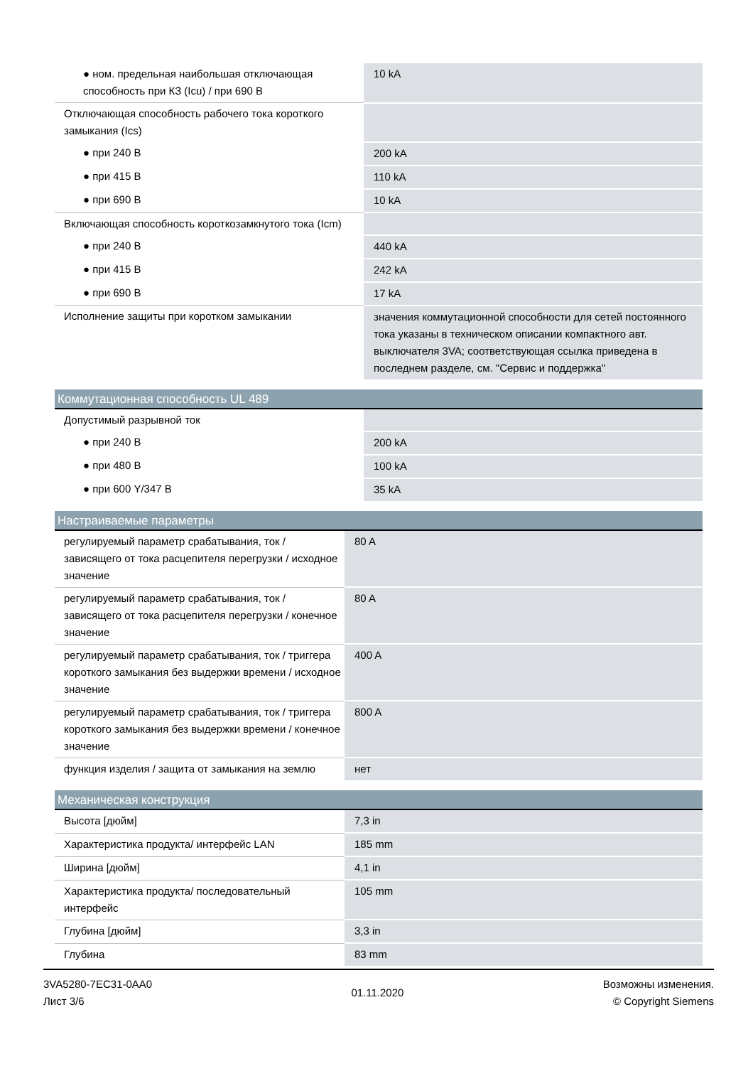| ● ном. предельная наибольшая отключающая способность при КЗ (Icu) / при 690 В | 10 kA |
| Отключающая способность рабочего тока короткого замыкания (Ics) | |
| ● при 240 В | 200 kA |
| ● при 415 В | 110 kA |
| ● при 690 В | 10 kA |
| Включающая способность короткозамкнутого тока (Icm) | |
| ● при 240 В | 440 kA |
| ● при 415 В | 242 kA |
| ● при 690 В | 17 kA |
| Исполнение защиты при коротком замыкании | значения коммутационной способности для сетей постоянного тока указаны в техническом описании компактного авт. выключателя 3VA; соответствующая ссылка приведена в последнем разделе, см. "Сервис и поддержка" |
Коммутационная способность UL 489
| Допустимый разрывной ток | |
| ● при 240 В | 200 kA |
| ● при 480 В | 100 kA |
| ● при 600 Y/347 В | 35 kA |
Настраиваемые параметры
| регулируемый параметр срабатывания, ток / зависящего от тока расцепителя перегрузки / исходное значение | 80 A |
| регулируемый параметр срабатывания, ток / зависящего от тока расцепителя перегрузки / конечное значение | 80 A |
| регулируемый параметр срабатывания, ток / триггера короткого замыкания без выдержки времени / исходное значение | 400 A |
| регулируемый параметр срабатывания, ток / триггера короткого замыкания без выдержки времени / конечное значение | 800 A |
| функция изделия / защита от замыкания на землю | нет |
Механическая конструкция
| Высота [дюйм] | 7,3 in |
| Характеристика продукта/ интерфейс LAN | 185 mm |
| Ширина [дюйм] | 4,1 in |
| Характеристика продукта/ последовательный интерфейс | 105 mm |
| Глубина [дюйм] | 3,3 in |
| Глубина | 83 mm |
3VA5280-7EC31-0AA0
Лист 3/6
01.11.2020
Возможны изменения.
© Copyright Siemens